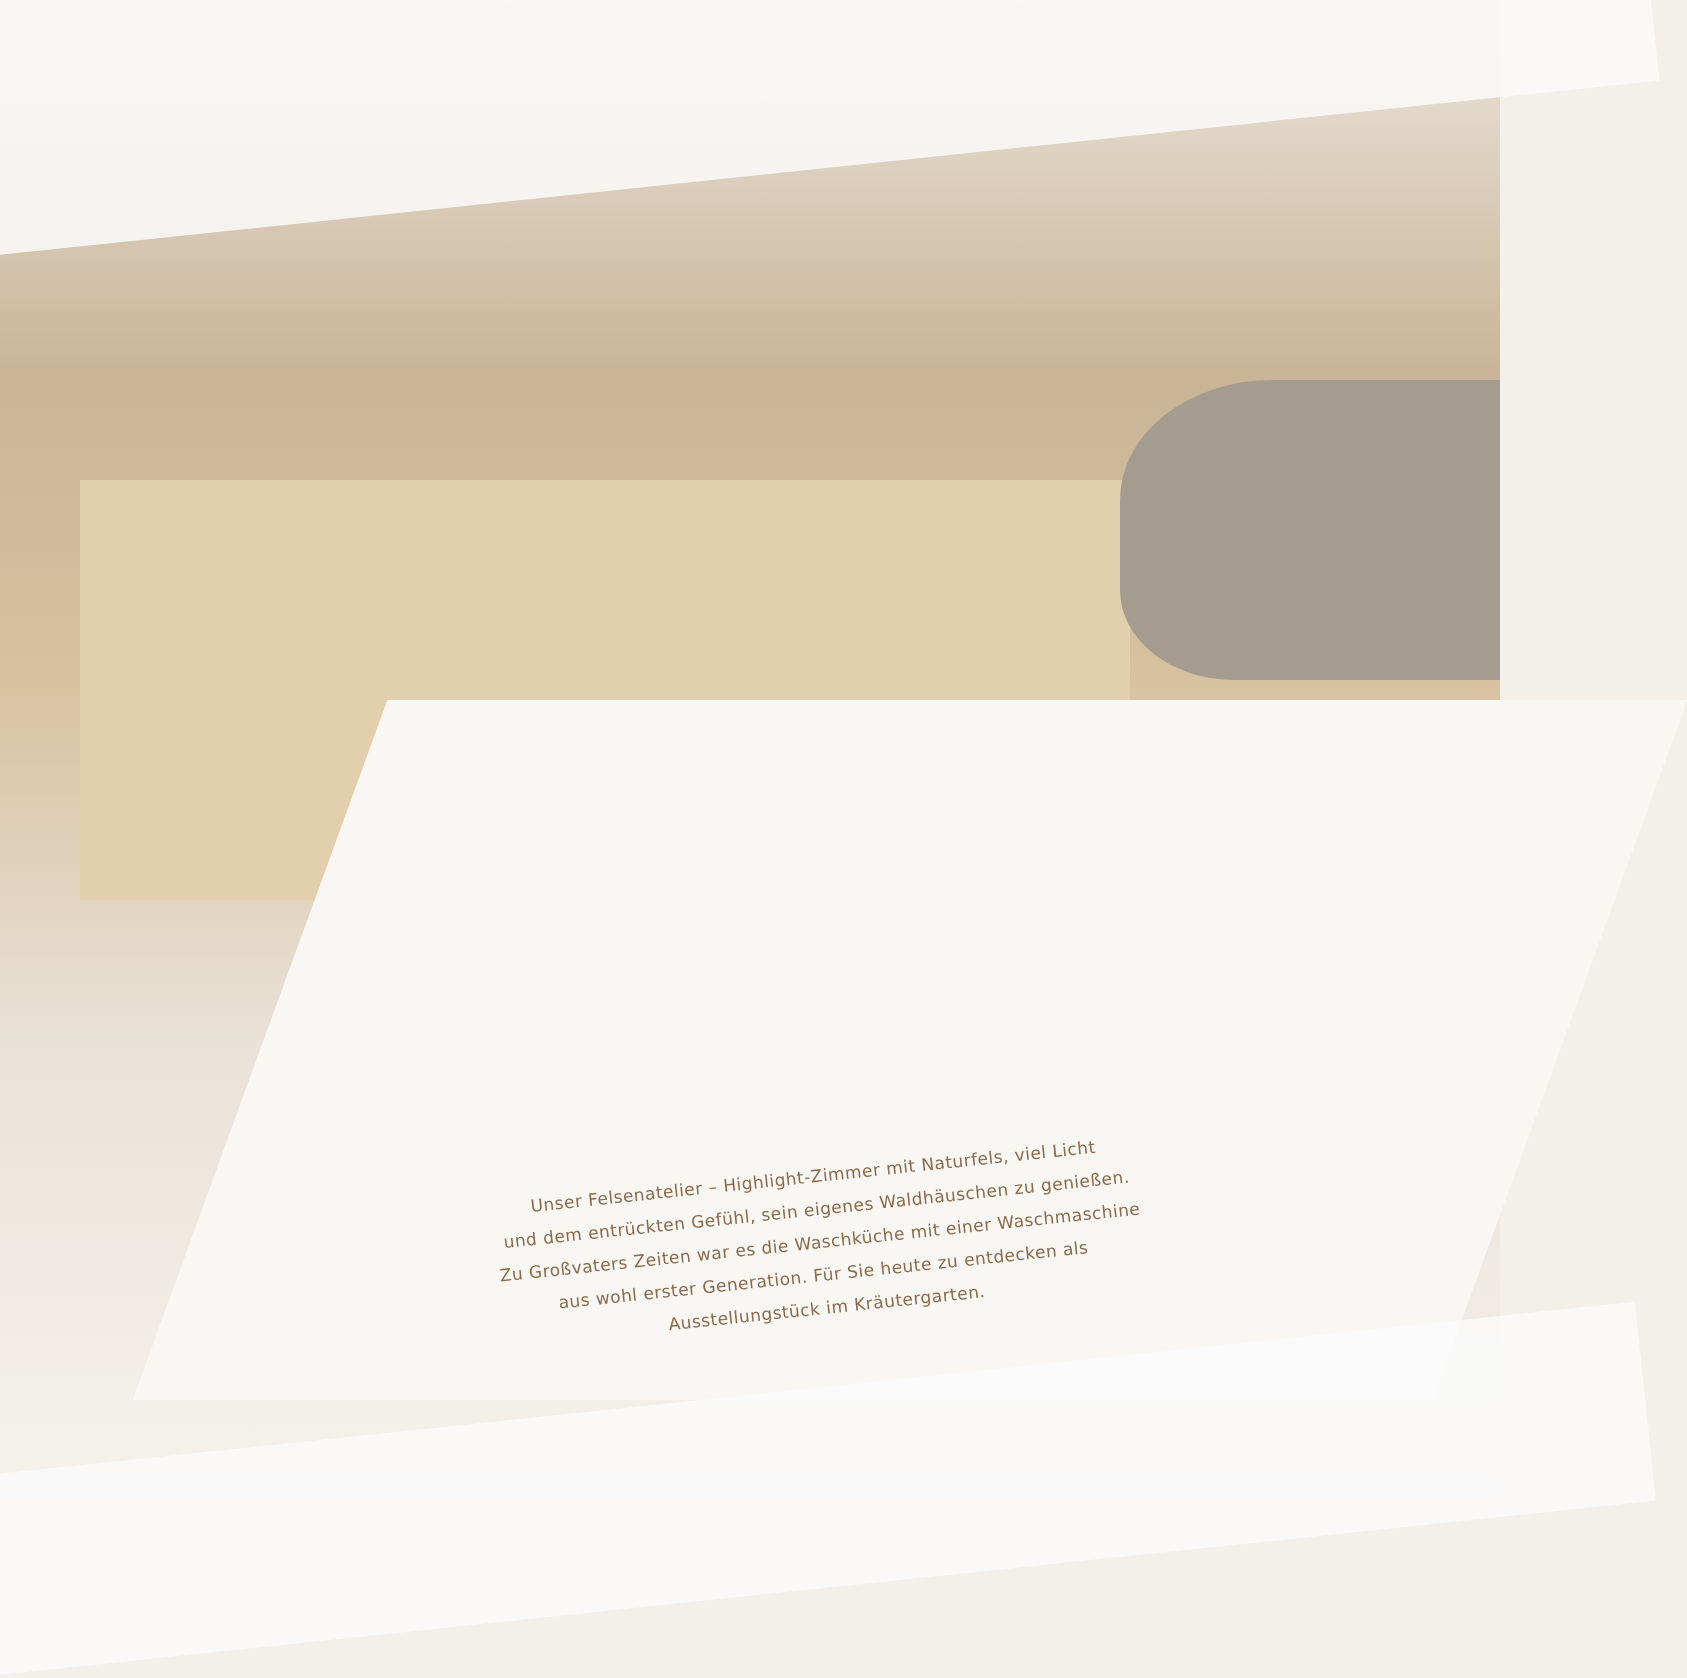Unser Felsenatelier – Highlight-Zimmer mit Naturfels, viel Licht
und dem entrückten Gefühl, sein eigenes Waldhäuschen zu genießen.
Zu Großvaters Zeiten war es die Waschküche mit einer Waschmaschine
aus wohl erster Generation. Für Sie heute zu entdecken als
Ausstellungstück im Kräutergarten.